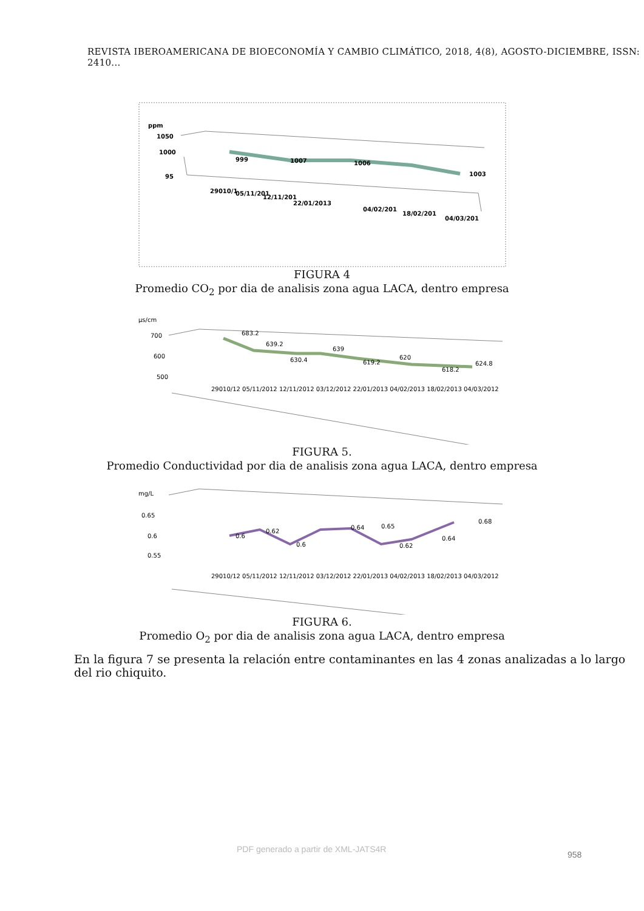REVISTA IBEROAMERICANA DE BIOECONOMÍA Y CAMBIO CLIMÁTICO, 2018, 4(8), AGOSTO-DICIEMBRE, ISSN: 2410...
ppm
1050
1000
95
999
1007
1006
1003
29010/1
05/11/201
12/11/201
22/01/2013
04/02/201
18/02/201
04/03/201
FIGURA 4
Promedio CO<sub>2</sub> por dia de analisis zona agua LACA, dentro empresa
µs/cm
700
600
500
683.2
639.2
630.4
639
619.2
620
618.2
624.8
29010/12 05/11/2012 12/11/2012 03/12/2012 22/01/2013 04/02/2013 18/02/2013 04/03/2012
FIGURA 5.
Promedio Conductividad por dia de analisis zona agua LACA, dentro empresa
mg/L
0.65
0.6
0.55
0.6
0.62
0.6
0.64
0.65
0.62
0.64
0.68
29010/12 05/11/2012 12/11/2012 03/12/2012 22/01/2013 04/02/2013 18/02/2013 04/03/2012
FIGURA 6.
Promedio O<sub>2</sub> por dia de analisis zona agua LACA, dentro empresa
En la figura 7 se presenta la relación entre contaminantes en las 4 zonas analizadas a lo largo del rio chiquito.
PDF generado a partir de XML-JATS4R
958